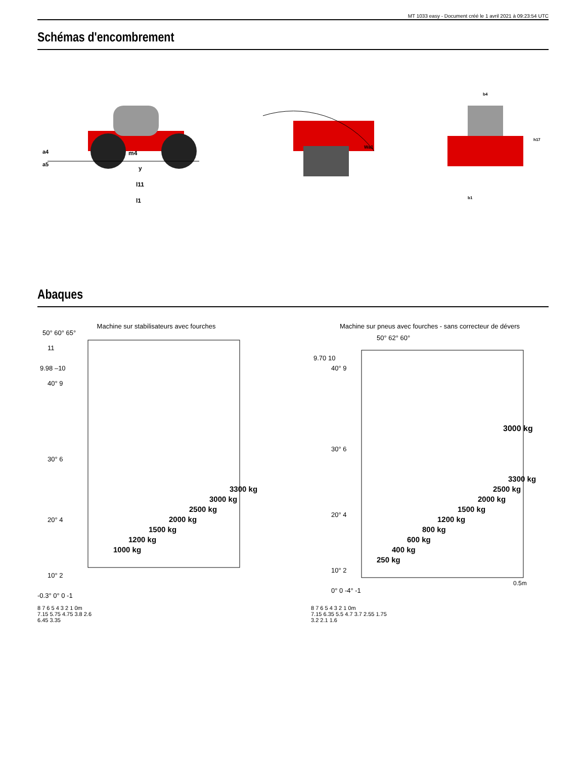MT 1033 easy - Document créé le 1 avril 2021 à 09:23:54 UTC
Schémas d'encombrement
m4
y
l11
l1
a4
a5
Wa1
b4
h17
b1
Abaques
Machine sur stabilisateurs avec fourches
50° 60° 65°
11
9.98 –10
40° 9
30° 6
20° 4
10° 2
-0.3° 0° 0 -1
1000 kg
1200 kg
1500 kg
2000 kg
2500 kg
3000 kg
3300 kg
8 7 6 5 4 3 2 1 0m
7.15 5.75 4.75 3.8 2.6
6.45 3.35
Machine sur pneus avec fourches - sans correcteur de dévers
50° 62° 60°
9.70 10
40° 9
30° 6
20° 4
10° 2
0° 0 -4° -1
3000 kg
250 kg
400 kg
600 kg
800 kg
1200 kg
1500 kg
2000 kg
2500 kg
3300 kg
0.5m
8 7 6 5 4 3 2 1 0m
7.15 6.35 5.5 4.7 3.7 2.55 1.75
3.2 2.1 1.6